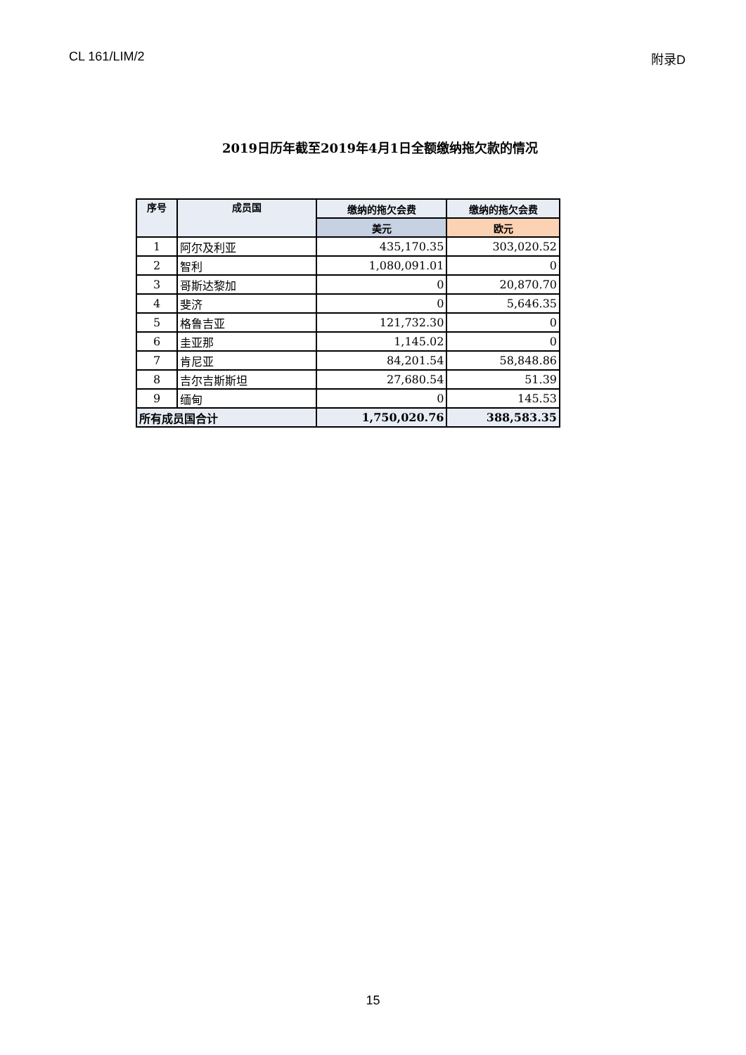CL 161/LIM/2 附录D
2019日历年截至2019年4月1日全额缴纳拖欠款的情况
| 序号 | 成员国 | 缴纳的拖欠会费 | 缴纳的拖欠会费 |
| --- | --- | --- | --- |
| | | 美元 | 欧元 |
| 1 | 阿尔及利亚 | 435,170.35 | 303,020.52 |
| 2 | 智利 | 1,080,091.01 | 0 |
| 3 | 哥斯达黎加 | 0 | 20,870.70 |
| 4 | 斐济 | 0 | 5,646.35 |
| 5 | 格鲁吉亚 | 121,732.30 | 0 |
| 6 | 圭亚那 | 1,145.02 | 0 |
| 7 | 肯尼亚 | 84,201.54 | 58,848.86 |
| 8 | 吉尔吉斯斯坦 | 27,680.54 | 51.39 |
| 9 | 缅甸 | 0 | 145.53 |
| 所有成员国合计 | | 1,750,020.76 | 388,583.35 |
15